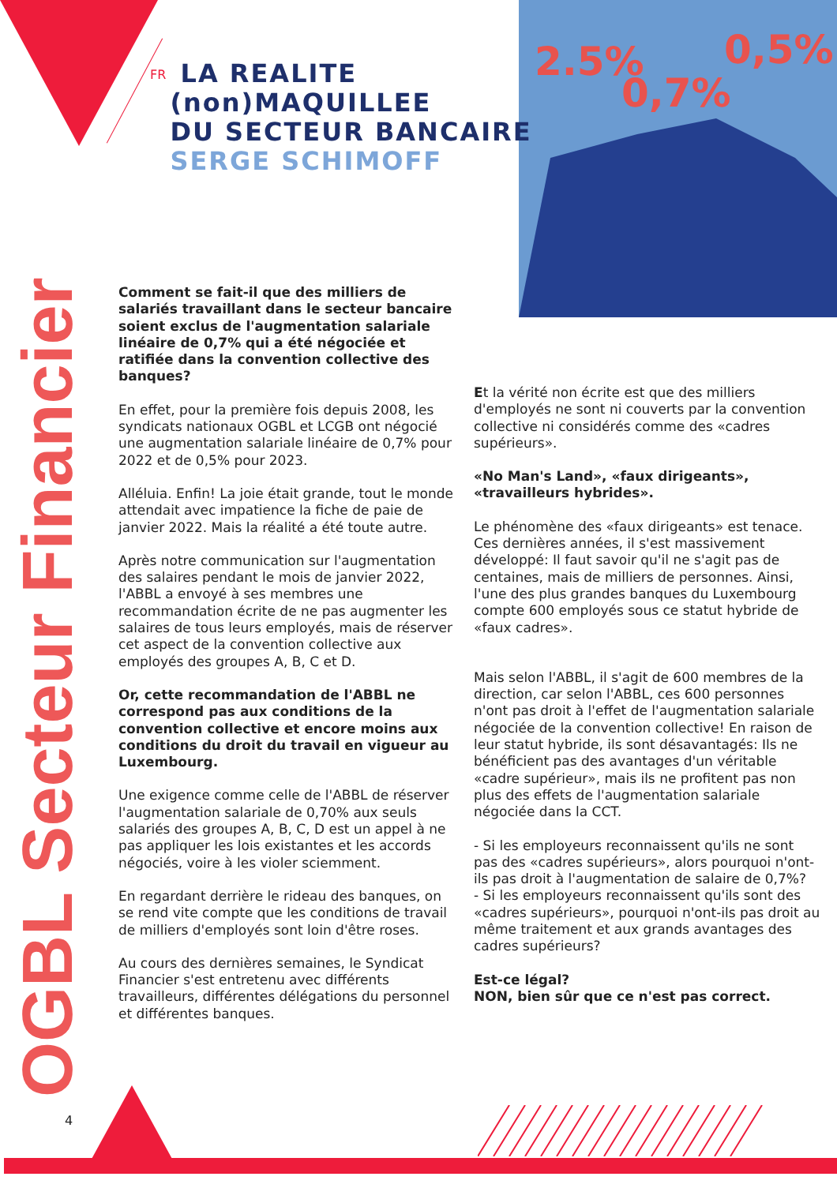2.5%
0,7%
0,5%
OGBL Secteur Financier
FR
LA REALITE
(non)MAQUILLEE
DU SECTEUR BANCAIRE
SERGE SCHIMOFF
Comment se fait-il que des milliers de salariés travaillant dans le secteur bancaire soient exclus de l'augmentation salariale linéaire de 0,7% qui a été négociée et ratifiée dans la convention collective des banques?
En effet, pour la première fois depuis 2008, les syndicats nationaux OGBL et LCGB ont négocié une augmentation salariale linéaire de 0,7% pour 2022 et de 0,5% pour 2023.
Alléluia. Enfin! La joie était grande, tout le monde attendait avec impatience la fiche de paie de janvier 2022. Mais la réalité a été toute autre.
Après notre communication sur l'augmentation des salaires pendant le mois de janvier 2022, l'ABBL a envoyé à ses membres une recommandation écrite de ne pas augmenter les salaires de tous leurs employés, mais de réserver cet aspect de la convention collective aux employés des groupes A, B, C et D.
Or, cette recommandation de l'ABBL ne correspond pas aux conditions de la convention collective et encore moins aux conditions du droit du travail en vigueur au Luxembourg.
Une exigence comme celle de l'ABBL de réserver l'augmentation salariale de 0,70% aux seuls salariés des groupes A, B, C, D est un appel à ne pas appliquer les lois existantes et les accords négociés, voire à les violer sciemment.
En regardant derrière le rideau des banques, on se rend vite compte que les conditions de travail de milliers d'employés sont loin d'être roses.
Au cours des dernières semaines, le Syndicat Financier s'est entretenu avec différents travailleurs, différentes délégations du personnel et différentes banques.
Et la vérité non écrite est que des milliers d'employés ne sont ni couverts par la convention collective ni considérés comme des «cadres supérieurs».
«No Man's Land», «faux dirigeants», «travailleurs hybrides».
Le phénomène des «faux dirigeants» est tenace. Ces dernières années, il s'est massivement développé: Il faut savoir qu'il ne s'agit pas de centaines, mais de milliers de personnes. Ainsi, l'une des plus grandes banques du Luxembourg compte 600 employés sous ce statut hybride de «faux cadres».
Mais selon l'ABBL, il s'agit de 600 membres de la direction, car selon l'ABBL, ces 600 personnes n'ont pas droit à l'effet de l'augmentation salariale négociée de la convention collective! En raison de leur statut hybride, ils sont désavantagés: Ils ne bénéficient pas des avantages d'un véritable «cadre supérieur», mais ils ne profitent pas non plus des effets de l'augmentation salariale négociée dans la CCT.
- Si les employeurs reconnaissent qu'ils ne sont pas des «cadres supérieurs», alors pourquoi n'ont-ils pas droit à l'augmentation de salaire de 0,7%?
- Si les employeurs reconnaissent qu'ils sont des «cadres supérieurs», pourquoi n'ont-ils pas droit au même traitement et aux grands avantages des cadres supérieurs?
Est-ce légal?
NON, bien sûr que ce n'est pas correct.
4